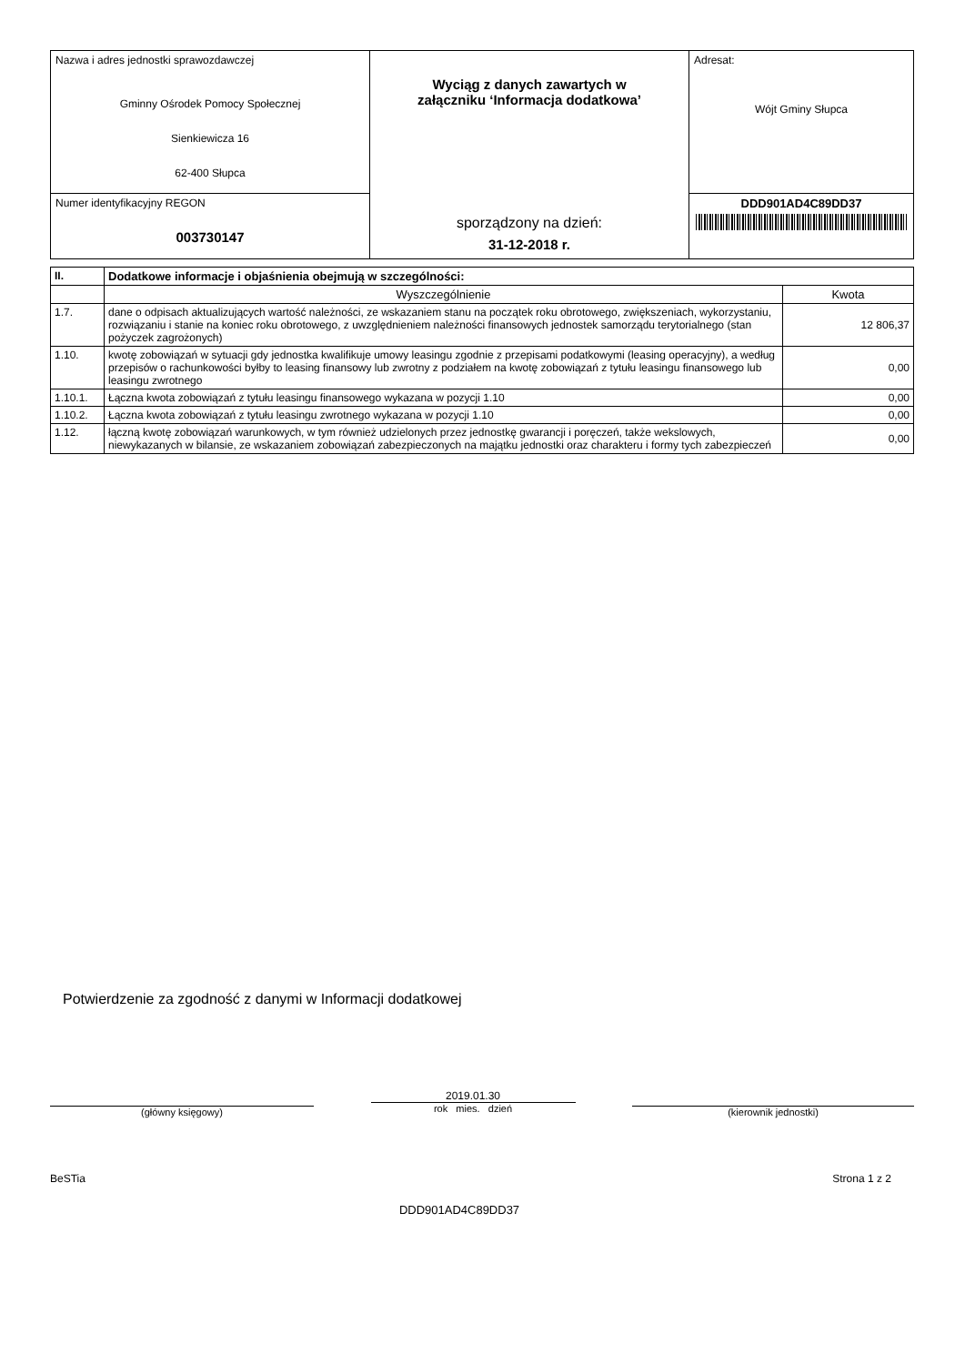| Nazwa i adres jednostki sprawozdawczej Gminny Ośrodek Pomocy Społecznej Sienkiewicza 16 62-400 Słupca | Wyciąg z danych zawartych w załączniku ‘Informacja dodatkowa’ sporządzony na dzień: 31-12-2018 r. | Adresat: Wójt Gminy Słupca |
| Numer identyfikacyjny REGON 003730147 | | DDD901AD4C89DD37 |
| II. | Dodatkowe informacje i objaśnienia obejmują w szczególności: | |
| --- | --- | --- |
| | Wyszczególnienie | Kwota |
| 1.7. | dane o odpisach aktualizujących wartość należności, ze wskazaniem stanu na początek roku obrotowego, zwiększeniach, wykorzystaniu, rozwiązaniu i stanie na koniec roku obrotowego, z uwzględnieniem należności finansowych jednostek samorządu terytorialnego (stan pożyczek zagrożonych) | 12 806,37 |
| 1.10. | kwotę zobowiązań w sytuacji gdy jednostka kwalifikuje umowy leasingu zgodnie z przepisami podatkowymi (leasing operacyjny), a według przepisów o rachunkowości byłby to leasing finansowy lub zwrotny z podziałem na kwotę zobowiązań z tytułu leasingu finansowego lub leasingu zwrotnego | 0,00 |
| 1.10.1. | Łączna kwota zobowiązań z tytułu leasingu finansowego wykazana w pozycji 1.10 | 0,00 |
| 1.10.2. | Łączna kwota zobowiązań z tytułu leasingu zwrotnego wykazana w pozycji 1.10 | 0,00 |
| 1.12. | łączną kwotę zobowiązań warunkowych, w tym również udzielonych przez jednostkę gwarancji i poręczeń, także wekslowych, niewykazanych w bilansie, ze wskazaniem zobowiązań zabezpieczonych na majątku jednostki oraz charakteru i formy tych zabezpieczeń | 0,00 |
Potwierdzenie za zgodność z danymi w Informacji dodatkowej
(główny księgowy)
2019.01.30
rok mies. dzień
(kierownik jednostki)
BeSTia Strona 1 z 2
DDD901AD4C89DD37